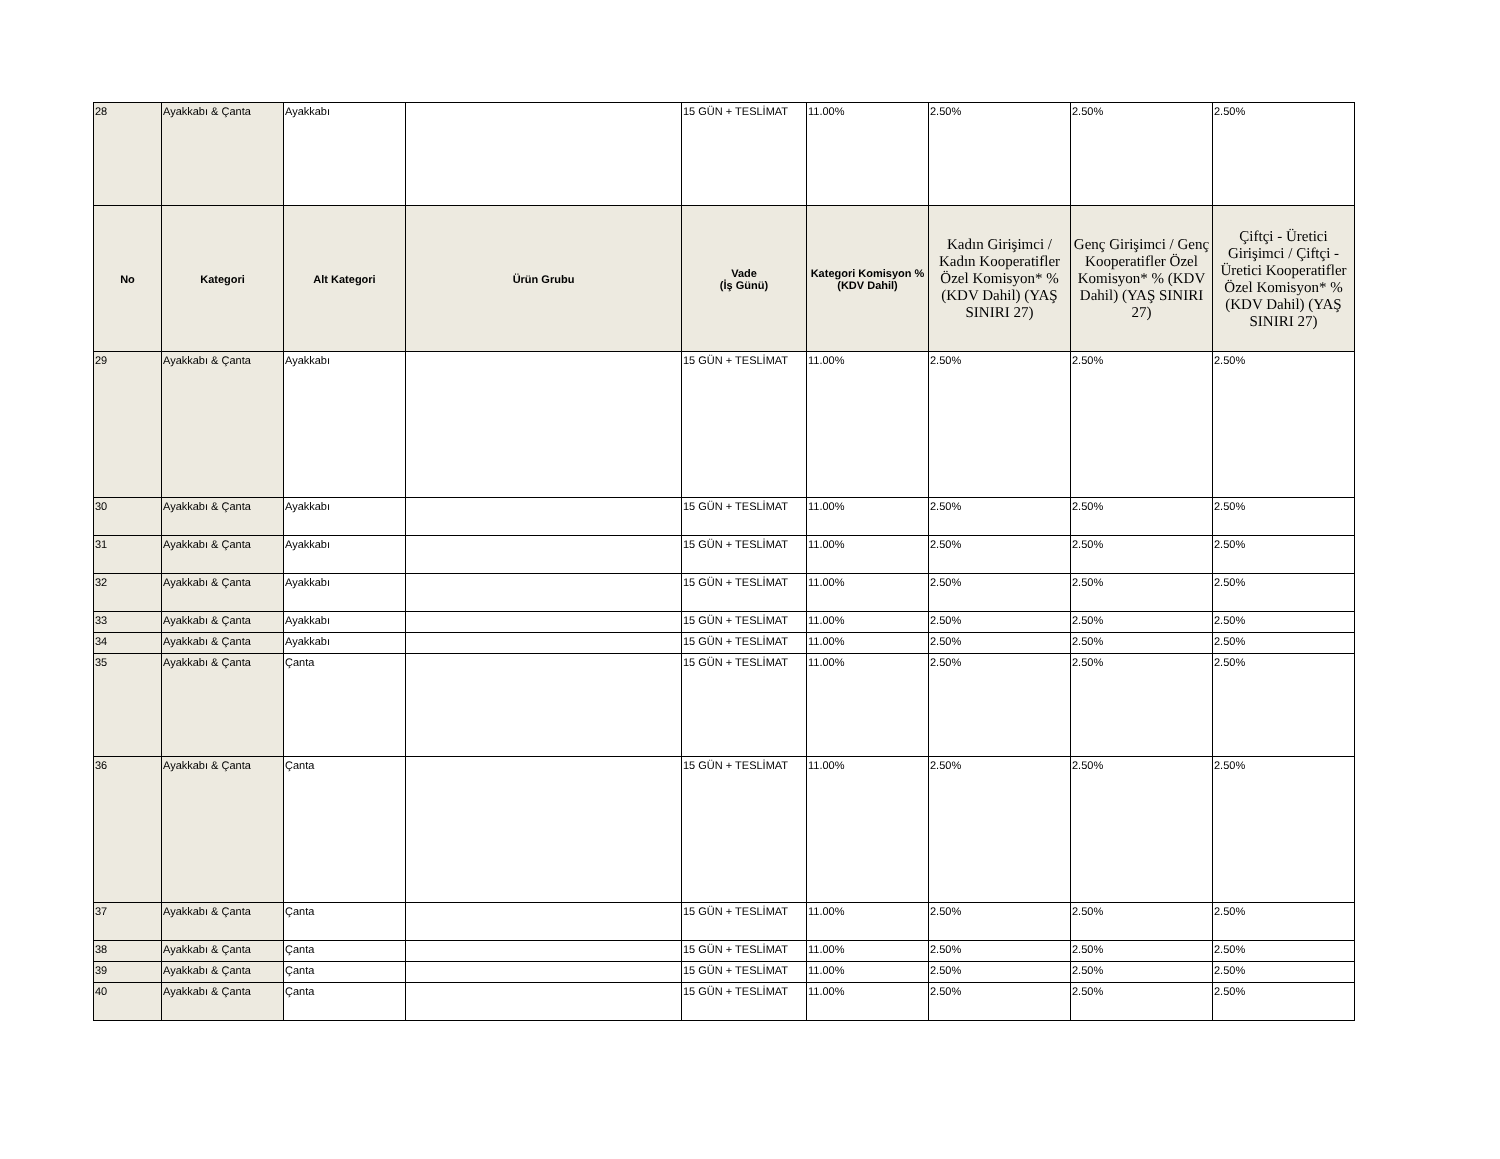| 28 | Ayakkabı & Çanta | Ayakkabı | | 15 GÜN + TESLİMAT | 11.00% | 2.50% | 2.50% | 2.50% |
| No | Kategori | Alt Kategori | Ürün Grubu | Vade (İş Günü) | Kategori Komisyon % (KDV Dahil) | Kadın Girişimci / Kadın Kooperatifler Özel Komisyon* % (KDV Dahil) (YAŞ SINIRI 27) | Genç Girişimci / Genç Kooperatifler Özel Komisyon* % (KDV Dahil) (YAŞ SINIRI 27) | Çiftçi - Üretici Girişimci / Çiftçi - Üretici Kooperatifler Özel Komisyon* % (KDV Dahil) (YAŞ SINIRI 27) |
| 29 | Ayakkabı & Çanta | Ayakkabı | | 15 GÜN + TESLİMAT | 11.00% | 2.50% | 2.50% | 2.50% |
| 30 | Ayakkabı & Çanta | Ayakkabı | | 15 GÜN + TESLİMAT | 11.00% | 2.50% | 2.50% | 2.50% |
| 31 | Ayakkabı & Çanta | Ayakkabı | | 15 GÜN + TESLİMAT | 11.00% | 2.50% | 2.50% | 2.50% |
| 32 | Ayakkabı & Çanta | Ayakkabı | | 15 GÜN + TESLİMAT | 11.00% | 2.50% | 2.50% | 2.50% |
| 33 | Ayakkabı & Çanta | Ayakkabı | | 15 GÜN + TESLİMAT | 11.00% | 2.50% | 2.50% | 2.50% |
| 34 | Ayakkabı & Çanta | Ayakkabı | | 15 GÜN + TESLİMAT | 11.00% | 2.50% | 2.50% | 2.50% |
| 35 | Ayakkabı & Çanta | Çanta | | 15 GÜN + TESLİMAT | 11.00% | 2.50% | 2.50% | 2.50% |
| 36 | Ayakkabı & Çanta | Çanta | | 15 GÜN + TESLİMAT | 11.00% | 2.50% | 2.50% | 2.50% |
| 37 | Ayakkabı & Çanta | Çanta | | 15 GÜN + TESLİMAT | 11.00% | 2.50% | 2.50% | 2.50% |
| 38 | Ayakkabı & Çanta | Çanta | | 15 GÜN + TESLİMAT | 11.00% | 2.50% | 2.50% | 2.50% |
| 39 | Ayakkabı & Çanta | Çanta | | 15 GÜN + TESLİMAT | 11.00% | 2.50% | 2.50% | 2.50% |
| 40 | Ayakkabı & Çanta | Çanta | | 15 GÜN + TESLİMAT | 11.00% | 2.50% | 2.50% | 2.50% |